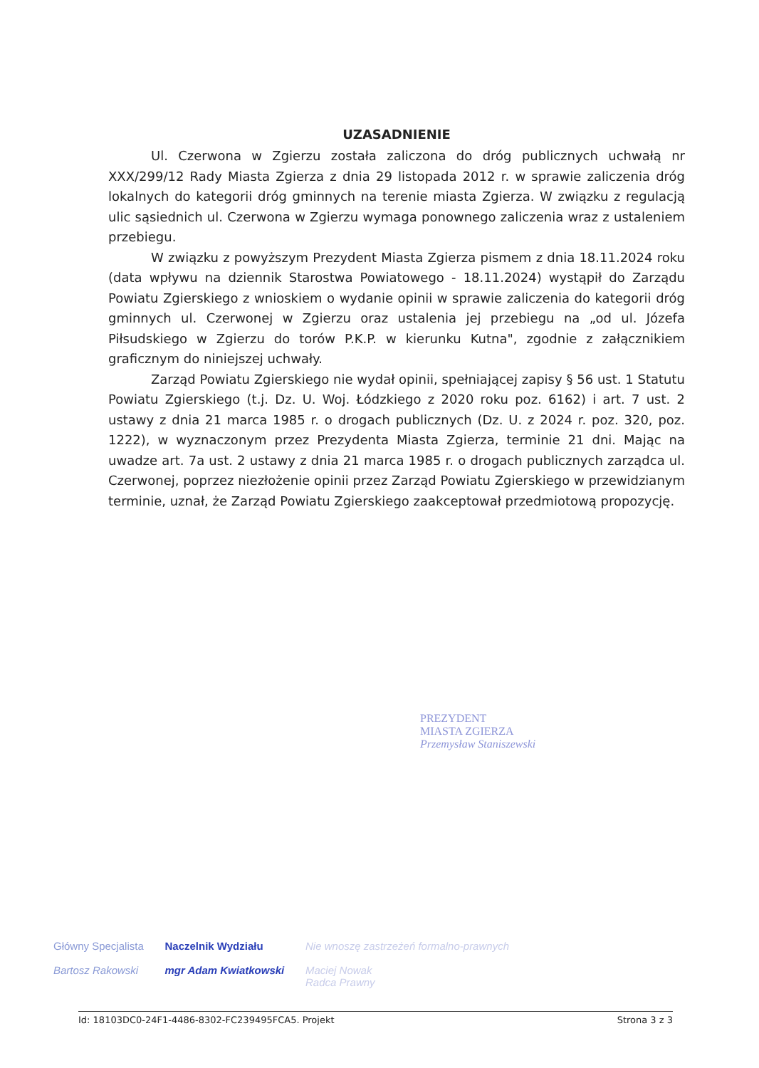UZASADNIENIE
Ul. Czerwona w Zgierzu została zaliczona do dróg publicznych uchwałą nr XXX/299/12 Rady Miasta Zgierza z dnia 29 listopada 2012 r. w sprawie zaliczenia dróg lokalnych do kategorii dróg gminnych na terenie miasta Zgierza. W związku z regulacją ulic sąsiednich ul. Czerwona w Zgierzu wymaga ponownego zaliczenia wraz z ustaleniem przebiegu.
W związku z powyższym Prezydent Miasta Zgierza pismem z dnia 18.11.2024 roku (data wpływu na dziennik Starostwa Powiatowego - 18.11.2024) wystąpił do Zarządu Powiatu Zgierskiego z wnioskiem o wydanie opinii w sprawie zaliczenia do kategorii dróg gminnych ul. Czerwonej w Zgierzu oraz ustalenia jej przebiegu na „od ul. Józefa Piłsudskiego w Zgierzu do torów P.K.P. w kierunku Kutna", zgodnie z załącznikiem graficznym do niniejszej uchwały.
Zarząd Powiatu Zgierskiego nie wydał opinii, spełniającej zapisy § 56 ust. 1 Statutu Powiatu Zgierskiego (t.j. Dz. U. Woj. Łódzkiego z 2020 roku poz. 6162) i art. 7 ust. 2 ustawy z dnia 21 marca 1985 r. o drogach publicznych (Dz. U. z 2024 r. poz. 320, poz. 1222), w wyznaczonym przez Prezydenta Miasta Zgierza, terminie 21 dni. Mając na uwadze art. 7a ust. 2 ustawy z dnia 21 marca 1985 r. o drogach publicznych zarządca ul. Czerwonej, poprzez niezłożenie opinii przez Zarząd Powiatu Zgierskiego w przewidzianym terminie, uznał, że Zarząd Powiatu Zgierskiego zaakceptował przedmiotową propozycję.
PREZYDENT
MIASTA ZGIERZA
Przemysław Staniszewski
Główny Specjalista
Bartosz Rakowski
Naczelnik Wydziału
mgr Adam Kwiatkowski
Nie wnoszę zastrzeżeń formalno-prawnych
Maciej Nowak
Radca Prawny
Id: 18103DC0-24F1-4486-8302-FC239495FCA5. Projekt Strona 3 z 3